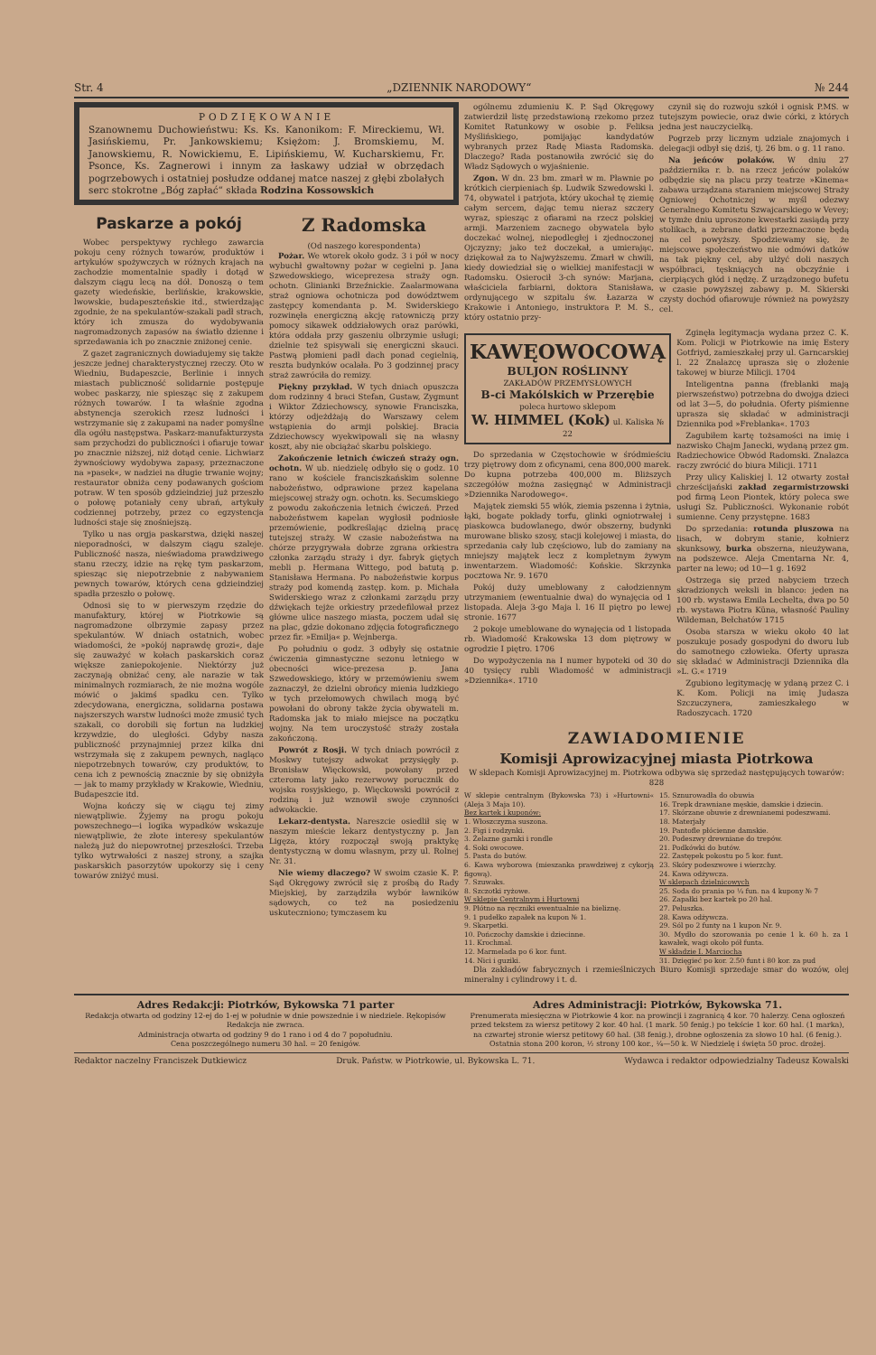Str. 4 „DZIENNIK NARODOWY“№ 244
PODZIĘKOWANIE
Szanownemu Duchowieństwu: Ks. Ks. Kanonikom: F. Mireckiemu, Wł. Jasińskiemu, Pr. Jankowskiemu; Księżom: J. Bromskiemu, M. Janowskiemu, R. Nowickiemu, E. Lipińskiemu, W. Kucharskiemu, Fr. Psonce, Ks. Zagnerowi i innym za łaskawy udział w obrzędach pogrzebowych i ostatniej posłudze oddanej matce naszej z głębi zbolałych serc stokrotne „Bóg zapłać“ składa Rodzina Kossowskich
Paskarze a pokój
Wobec perspektywy rychłego zawarcia pokoju ceny różnych towarów, produktów i artykułów spożywczych w różnych krajach na zachodzie momentalnie spadły i dotąd w dalszym ciągu lecą na dół. Donoszą o tem gazety wiedeńskie, berlińskie, krakowskie, lwowskie, budapeszteńskie itd., stwierdzając zgodnie, że na spekulantów-szakali padł strach, który ich zmusza do wydobywania nagromadzonych zapasów na światło dzienne i sprzedawania ich po znacznie zniżonej cenie.
Z gazet zagranicznych dowiadujemy się także jeszcze jednej charakterystycznej rzeczy. Oto w Wiedniu, Budapeszcie, Berlinie i innych miastach publiczność solidarnie postępuje wobec paskarzy, nie spiesząc się z zakupem różnych towarów. I ta właśnie zgodna abstynencja szerokich rzesz ludności i wstrzymanie się z zakupami na nader pomyślne dla ogółu następstwa. Paskarz-manufakturzysta sam przychodzi do publiczności i ofiaruje towar po znacznie niższej, niż dotąd cenie. Lichwiarz żywnościowy wydobywa zapasy, przeznaczone na »pasek«, w nadziei na długie trwanie wojny; restaurator obniża ceny podawanych gościom potraw. W ten sposób gdzieindziej już przeszło o połowę potaniały ceny ubrań, artykuły codziennej potrzeby, przez co egzystencja ludności staje się znośniejszą.
Tylko u nas orgja paskarstwa, dzięki naszej nieporadności, w dalszym ciągu szaleje. Publiczność nasza, nieświadoma prawdziwego stanu rzeczy, idzie na rękę tym paskarzom, spiesząc się niepotrzebnie z nabywaniem pewnych towarów, których cena gdzieindziej spadła przeszło o połowę.
Odnosi się to w pierwszym rzędzie do manufaktury, której w Piotrkowie są nagromadzone olbrzymie zapasy przez spekulantów. W dniach ostatnich, wobec wiadomości, że »pokój naprawdę grozi«, daje się zauważyć w kołach paskarskich coraz większe zaniepokojenie. Niektórzy już zaczynają obniżać ceny, ale narazie w tak minimalnych rozmiarach, że nie można wogóle mówić o jakimś spadku cen. Tylko zdecydowana, energiczna, solidarna postawa najszerszych warstw ludności może zmusić tych szakali, co dorobili się fortun na ludzkiej krzywdzie, do uległości. Gdyby nasza publiczność przynajmniej przez kilka dni wstrzymała się z zakupem pewnych, nagląco niepotrzebnych towarów, czy produktów, to cena ich z pewnością znacznie by się obniżyła — jak to mamy przykłady w Krakowie, Wiedniu, Budapeszcie itd.
Wojna kończy się w ciągu tej zimy niewątpliwie. Żyjemy na progu pokoju powszechnego—i logika wypadków wskazuje niewątpliwie, że złote interesy spekulantów należą już do niepowrotnej przeszłości. Trzeba tylko wytrwałości z naszej strony, a szajka paskarskich pasorzytów upokorzy się i ceny towarów zniżyć musi.
Z Radomska
(Od naszego korespondenta)
Pożar. We wtorek około godz. 3 i pół w nocy wybuchł gwałtowny pożar w cegielni p. Jana Szwedowskiego, wiceprezesa straży ogn. ochotn. Glinianki Brzeźnickie. Zaalarmowana straż ogniowa ochotnicza pod dowództwem zastępcy komendanta p. M. Swiderskiego rozwinęła energiczną akcję ratowniczą przy pomocy sikawek oddziałowych oraz parówki, która oddała przy gaszeniu olbrzymie usługi; dzielnie też spisywali się energiczni skauci. Pastwą płomieni padł dach ponad cegielnią, reszta budynków ocalała. Po 3 godzinnej pracy straż zawróciła do remizy.
Piękny przykład. W tych dniach opuszcza dom rodzinny 4 braci Stefan, Gustaw, Zygmunt i Wiktor Zdziechowscy, synowie Franciszka, którzy odjeżdżają do Warszawy celem wstąpienia do armji polskiej. Bracia Zdziechowscy wyekwipowali się na własny koszt, aby nie obciążać skarbu polskiego.
Zakończenie letnich ćwiczeń straży ogn. ochotn. W ub. niedzielę odbyło się o godz. 10 rano w kościele franciszkańskim solenne nabożeństwo, odprawione przez kapelana miejscowej straży ogn. ochotn. ks. Secumskiego z powodu zakończenia letnich ćwiczeń. Przed nabożeństwem kapelan wygłosił podniosłe przemówienie, podkreślając dzielną pracę tutejszej straży. W czasie nabożeństwa na chórze przygrywała dobrze zgrana orkiestra członka zarządu straży i dyr. fabryk giętych mebli p. Hermana Wittego, pod batutą p. Stanisława Hermana. Po nabożeństwie korpus straży pod komendą zastęp. kom. p. Michała Swiderskiego wraz z członkami zarządu przy dźwiękach tejże orkiestry przedefilował przez główne ulice naszego miasta, poczem udał się na plac, gdzie dokonano zdjęcia fotograficznego przez fir. »Emilja« p. Wejnberga.
Po południu o godz. 3 odbyły się ostatnie ćwiczenia gimnastyczne sezonu letniego w obecności wice-prezesa p. Jana Szwedowskiego, który w przemówieniu swem zaznaczył, że dzielni obrońcy mienia ludzkiego w tych przełomowych chwilach mogą być powołani do obrony także życia obywateli m. Radomska jak to miało miejsce na początku wojny. Na tem uroczystość straży została zakończoną.
Powrót z Rosji. W tych dniach powrócił z Moskwy tutejszy adwokat przysięgły p. Bronisław Więckowski, powołany przed czteroma laty jako rezerwowy porucznik do wojska rosyjskiego, p. Więckowski powrócił z rodziną i już wznowił swoje czynności adwokackie.
Lekarz-dentysta. Nareszcie osiedlił się w naszym mieście lekarz dentystyczny p. Jan Ligęza, który rozpoczął swoją praktykę dentystyczną w domu własnym, przy ul. Rolnej Nr. 31.
Nie wiemy dlaczego? W swoim czasie K. P. Sąd Okręgowy zwrócił się z prośbą do Rady Miejskiej, by zarządziła wybór ławników sądowych, co też na posiedzeniu uskuteczniono; tymczasem ku
ogólnemu zdumieniu K. P. Sąd Okręgowy zatwierdził listę przedstawioną rzekomo przez Komitet Ratunkowy w osobie p. Feliksa Myślińskiego, pomijając kandydatów wybranych przez Radę Miasta Radomska. Dlaczego? Rada postanowiła zwrócić się do Władz Sądowych o wyjaśnienie.
Zgon. W dn. 23 bm. zmarł w m. Pławnie po krótkich cierpieniach śp. Ludwik Szwedowski l. 74, obywatel i patrjota, który ukochał tę ziemię całym sercem, dając temu nieraz szczery wyraz, spiesząc z ofiarami na rzecz polskiej armji. Marzeniem zacnego obywatela było doczekać wolnej, niepodległej i zjednoczonej Ojczyzny; jako też doczekał, a umierając, dziękował za to Najwyższemu. Zmarł w chwili, kiedy dowiedział się o wielkiej manifestacji w Radomsku. Osierocił 3-ch synów: Marjana, właściciela farbiarni, doktora Stanisława, ordynującego w szpitalu św. Łazarza w Krakowie i Antoniego, instruktora P. M. S., który ostatnio przy-
czynił się do rozwoju szkół i ognisk P.MS. w tutejszym powiecie, oraz dwie córki, z których jedna jest nauczycielką.
Pogrzeb przy licznym udziale znajomych i delegacji odbył się dziś, tj. 26 bm. o g. 11 rano.
Na jeńców polaków. W dniu 27 października r. b. na rzecz jeńców polaków odbędzie się na placu przy teatrze »Kinema« zabawa urządzana staraniem miejscowej Straży Ogniowej Ochotniczej w myśl odezwy Generalnego Komitetu Szwajcarskiego w Vevey; w tymże dniu uproszone kwestarki zasiądą przy stolikach, a zebrane datki przeznaczone będą na cel powyższy. Spodziewamy się, że miejscowe społeczeństwo nie odmówi datków na tak piękny cel, aby ulżyć doli naszych współbraci, tęskniących na obczyźnie i cierpiących głód i nędzę. Z urządzonego bufetu w czasie powyższej zabawy p. M. Skierski czysty dochód ofiarowuje również na powyższy cel.
KAWĘOWOCOWĄ
BULJON ROŚLINNY
ZAKŁADÓW PRZEMYSŁOWYCH
B-ci Makólskich w Przerębie
poleca hurtowo sklepom
W. HIMMEL (Kok) ul. Kaliska № 22
Do sprzedania w Częstochowie w śródmieściu trzy piętrowy dom z oficynami, cena 800,000 marek. Do kupna potrzeba 400,000 m. Bliższych szczegółów można zasięgnąć w Administracji »Dziennika Narodowego«.
Majątek ziemski 55 włók, ziemia pszenna i żytnia, łąki, bogate pokłady torfu, glinki ogniotrwałej i piaskowca budowlanego, dwór obszerny, budynki murowane blisko szosy, stacji kolejowej i miasta, do sprzedania cały lub częściowo, lub do zamiany na mniejszy majątek lecz z kompletnym żywym inwentarzem. Wiadomość: Końskie. Skrzynka pocztowa Nr. 9. 1670
Pokój duży umeblowany z całodziennym utrzymaniem (ewentualnie dwa) do wynajęcia od 1 listopada. Aleja 3-go Maja l. 16 II piętro po lewej stronie. 1677
2 pokoje umeblowane do wynajęcia od 1 listopada rb. Wiadomość Krakowska 13 dom piętrowy w ogrodzie I piętro. 1706
Do wypożyczenia na I numer hypoteki od 30 do 40 tysięcy rubli Wiadomość w administracji »Dziennika«. 1710
Zginęła legitymacja wydana przez C. K. Kom. Policji w Piotrkowie na imię Estery Gotfriyd, zamieszkałej przy ul. Garncarskiej l. 22 Znalazcę uprasza się o złożenie takowej w biurze Milicji. 1704
Inteligentna panna (freblanki mają pierwszeństwo) potrzebna do dwojga dzieci od lat 3—5, do południa. Oferty piśmienne uprasza się składać w administracji Dziennika pod »Freblanka«. 1703
Zagubiłem kartę tożsamości na imię i nazwisko Chajm Janecki, wydaną przez gm. Radziechowice Obwód Radomski. Znalazca raczy zwrócić do biura Milicji. 1711
Przy ulicy Kaliskiej l. 12 otwarty został chrześcijański zakład zegarmistrzowski pod firmą Leon Piontek, który poleca swe usługi Sz. Publiczności. Wykonanie robót sumienne. Ceny przystępne. 1683
Do sprzedania: rotunda pluszowa na lisach, w dobrym stanie, kołnierz skunksowy, burka obszerna, nieużywana, na podszewce. Aleja Cmentarna Nr. 4, parter na lewo; od 10—1 g. 1692
Ostrzega się przed nabyciem trzech skradzionych weksli in blanco: jeden na 100 rb. wystawa Emila Lechelta, dwa po 50 rb. wystawa Piotra Küna, własność Pauliny Wildeman, Bełchatów 1715
Osoba starsza w wieku około 40 lat poszukuje posady gospodyni do dworu lub do samotnego człowieka. Oferty uprasza się składać w Administracji Dziennika dla »L. G.« 1719
Zgubiono legitymację w ydaną przez C. i K. Kom. Policji na imię Judasza Szczuczynera, zamieszkałego w Radoszycach. 1720
ZAWIADOMIENIE
Komisji Aprowizacyjnej miasta Piotrkowa
W sklepach Komisji Aprowizacyjnej m. Piotrkowa odbywa się sprzedaż następujących towarów: 828
W sklepie centralnym (Bykowska 73) i »Hurtowni« (Aleja 3 Maja 10).
Bez kartek i kuponów:
1. Włoszczyzna suszona.
2. Figi i rodzynki.
3. Żelazne garnki i rondle
4. Soki owocowe.
5. Pasta do butów.
6. Kawa wyborowa (mieszanka prawdziwej z cykorją figową).
7. Szuwaks.
8. Szczotki ryżowe.
W sklepie Centralnym i Hurtowni
9. Płótno na ręczniki ewentualnie na bieliznę.
9. 1 pudełko zapałek na kupon № 1.
9. Skarpetki.
10. Pończochy damskie i dziecinne.
11. Krochmal.
12. Marmelada po 6 kor. funt.
14. Nici i guziki.
15. Sznurowadła do obuwia
16. Trepk drawniane męskie, damskie i dziecin.
17. Skórzane obuwie z drewnianemi podeszwami.
18. Materjały
19. Pantofle płócienne damskie.
20. Podeszwy drewniane do trepów.
21. Podkówki do butów.
22. Zastępek pokostu po 5 kor. funt.
23. Skóry podeszwowe i wierzchy.
24. Kawa odżywcza.
W sklepach dzielnicowych
25. Soda do prania po ¼ fun. na 4 kupony № 7
26. Zapałki bez kartek po 20 hal.
27. Peluszka.
28. Kawa odżywcza.
29. Sól po 2 funty na 1 kupon Nr. 9.
30. Mydło do szorowania po cenie 1 k. 60 h. za 1 kawałek, wagi około pół funta.
W składzie I. Marciocha
31. Dzięgieć po kor. 2.50 funt i 80 kor. za pud
Dla zakładów fabrycznych i rzemieślniczych Biuro Komisji sprzedaje smar do wozów, olej mineralny i cylindrowy i t. d.
Adres Redakcji: Piotrków, Bykowska 71 parter
Redakcja otwarta od godziny 12-ej do 1-ej w południe w dnie powszednie i w niedziele. Rękopisów Redakcja nie zwraca.
Administracja otwarta od godziny 9 do 1 rano i od 4 do 7 popołudniu.
Cena poszczególnego numeru 30 hal. = 20 fenigów.
Adres Administracji: Piotrków, Bykowska 71.
Prenumerata miesięczna w Piotrkowie 4 kor. na prowincji i zagranicą 4 kor. 70 halerzy. Cena ogłoszeń przed tekstem za wiersz petitowy 2 kor. 40 hal. (1 mark. 50 fenig.) po tekście 1 kor. 60 hal. (1 marka), na czwartej stronie wiersz petitowy 60 hal. (38 fenig.), drobne ogłoszenia za słowo 10 hal. (6 fenig.). Ostatnia stona 200 koron, ½ strony 100 kor., ¼—50 k. W Niedzielę i święta 50 proc. drożej.
Redaktor naczelny Franciszek Dutkiewicz Druk. Państw. w Piotrkowie, ul. Bykowska L. 71. Wydawca i redaktor odpowiedzialny Tadeusz Kowalski